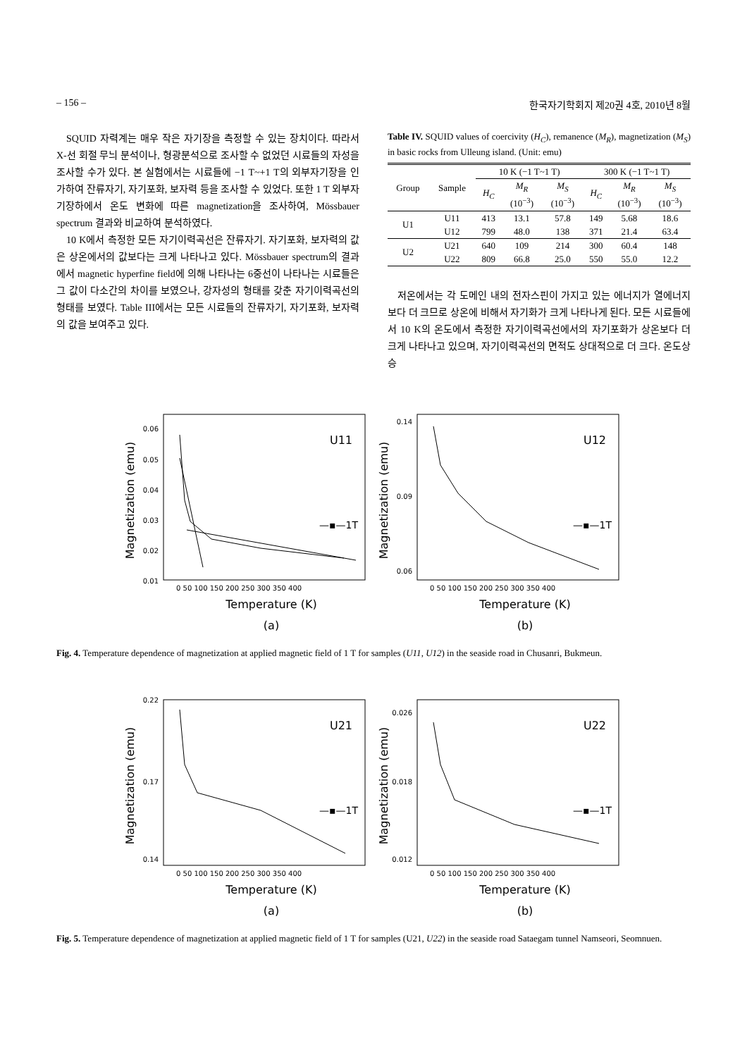– 156 – 한국자기학회지 제20권 4호, 2010년 8월
SQUID 자력계는 매우 작은 자기장을 측정할 수 있는 장치이다. 따라서 X-선 회절 무늬 분석이나, 형광분석으로 조사할 수 없었던 시료들의 자성을 조사할 수가 있다. 본 실험에서는 시료들에 −1 T~+1 T의 외부자기장을 인가하여 잔류자기, 자기포화, 보자력 등을 조사할 수 있었다. 또한 1 T 외부자기장하에서 온도 변화에 따른 magnetization을 조사하여, Mössbauer spectrum 결과와 비교하여 분석하였다.
10 K에서 측정한 모든 자기이력곡선은 잔류자기. 자기포화, 보자력의 값은 상온에서의 값보다는 크게 나타나고 있다. Mössbauer spectrum의 결과에서 magnetic hyperfine field에 의해 나타나는 6중선이 나타나는 시료들은 그 값이 다소간의 차이를 보였으나, 강자성의 형태를 갖춘 자기이력곡선의 형태를 보였다. Table III에서는 모든 시료들의 잔류자기, 자기포화, 보자력의 값을 보여주고 있다.
Table IV. SQUID values of coercivity (H<sub>C</sub>), remanence (M<sub>R</sub>), magnetization (M<sub>S</sub>) in basic rocks from Ulleung island. (Unit: emu)
| Group | Sample | 10 K (−1 T~1 T) | | | 300 K (−1 T~1 T) | | |
| --- | --- | --- | --- | --- | --- | --- | --- |
| | | H<sub>C</sub> | M<sub>R</sub> (10<sup>−3</sup>) | M<sub>S</sub> (10<sup>−3</sup>) | H<sub>C</sub> | M<sub>R</sub> (10<sup>−3</sup>) | M<sub>S</sub> (10<sup>−3</sup>) |
| U1 | U11 | 413 | 13.1 | 57.8 | 149 | 5.68 | 18.6 |
| | U12 | 799 | 48.0 | 138 | 371 | 21.4 | 63.4 |
| U2 | U21 | 640 | 109 | 214 | 300 | 60.4 | 148 |
| | U22 | 809 | 66.8 | 25.0 | 550 | 55.0 | 12.2 |
저온에서는 각 도메인 내의 전자스핀이 가지고 있는 에너지가 열에너지보다 더 크므로 상온에 비해서 자기화가 크게 나타나게 된다. 모든 시료들에서 10 K의 온도에서 측정한 자기이력곡선에서의 자기포화가 상온보다 더 크게 나타나고 있으며, 자기이력곡선의 면적도 상대적으로 더 크다. 온도상승
Magnetization (emu)
0.06
0.05
0.04
0.03
0.02
0.01
0 50 100 150 200 250 300 350 400
Temperature (K)
(a)
U11
—▪—1T
Magnetization (emu)
0.14
0.09
0.06
0 50 100 150 200 250 300 350 400
Temperature (K)
(b)
U12
—▪—1T
Fig. 4. Temperature dependence of magnetization at applied magnetic field of 1 T for samples (U11, U12) in the seaside road in Chusanri, Bukmeun.
Magnetization (emu)
0.22
0.17
0.14
0 50 100 150 200 250 300 350 400
Temperature (K)
(a)
U21
—▪—1T
Magnetization (emu)
0.026
0.018
0.012
0 50 100 150 200 250 300 350 400
Temperature (K)
(b)
U22
—▪—1T
Fig. 5. Temperature dependence of magnetization at applied magnetic field of 1 T for samples (U21, U22) in the seaside road Sataegam tunnel Namseori, Seomnuen.